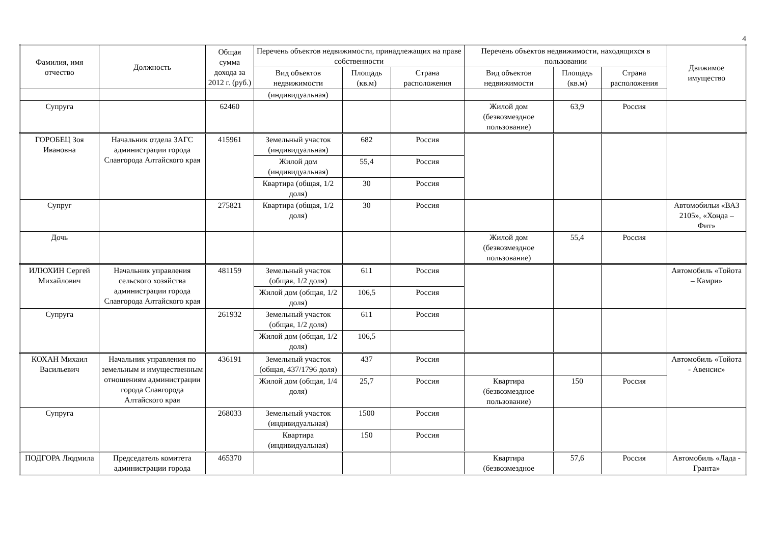4
| Фамилия, имя отчество | Должность | Общая сумма дохода за 2012 г. (руб.) | Перечень объектов недвижимости, принадлежащих на праве собственности | | | Перечень объектов недвижимости, находящихся в пользовании | | | Движимое имущество |
| --- | --- | --- | --- | --- | --- | --- | --- | --- | --- |
| | | | Вид объектов недвижимости | Площадь (кв.м) | Страна расположения | Вид объектов недвижимости | Площадь (кв.м) | Страна расположения | |
| | | | (индивидуальная) | | | | | | |
| Супруга | | 62460 | | | | Жилой дом (безвозмездное пользование) | 63,9 | Россия | |
| ГОРОБЕЦ Зоя Ивановна | Начальник отдела ЗАГС администрации города Славгорода Алтайского края | 415961 | Земельный участок (индивидуальная) | 682 | Россия | | | | |
| | | | Жилой дом (индивидуальная) | 55,4 | Россия | | | | |
| | | | Квартира (общая, 1/2 доля) | 30 | Россия | | | | |
| Супруг | | 275821 | Квартира (общая, 1/2 доля) | 30 | Россия | | | | Автомобильи «ВАЗ 2105», «Хонда – Фит» |
| Дочь | | | | | | Жилой дом (безвозмездное пользование) | 55,4 | Россия | |
| ИЛЮХИН Сергей Михайлович | Начальник управления сельского хозяйства администрации города Славгорода Алтайского края | 481159 | Земельный участок (общая, 1/2 доля) | 611 | Россия | | | | Автомобиль «Тойота – Камри» |
| | | | Жилой дом (общая, 1/2 доля) | 106,5 | Россия | | | | |
| Супруга | | 261932 | Земельный участок (общая, 1/2 доля) | 611 | Россия | | | | |
| | | | Жилой дом (общая, 1/2 доля) | 106,5 | | | | | |
| КОХАН Михаил Васильевич | Начальник управления по земельным и имущественным отношениям администрации города Славгорода Алтайского края | 436191 | Земельный участок (общая, 437/1796 доля) | 437 | Россия | | | | Автомобиль «Тойота - Авенсис» |
| | | | Жилой дом (общая, 1/4 доля) | 25,7 | Россия | Квартира (безвозмездное пользование) | 150 | Россия | |
| Супруга | | 268033 | Земельный участок (индивидуальная) | 1500 | Россия | | | | |
| | | | Квартира (индивидуальная) | 150 | Россия | | | | |
| ПОДГОРА Людмила | Председатель комитета администрации города | 465370 | | | | Квартира (безвозмездное | 57,6 | Россия | Автомобиль «Лада - Гранта» |